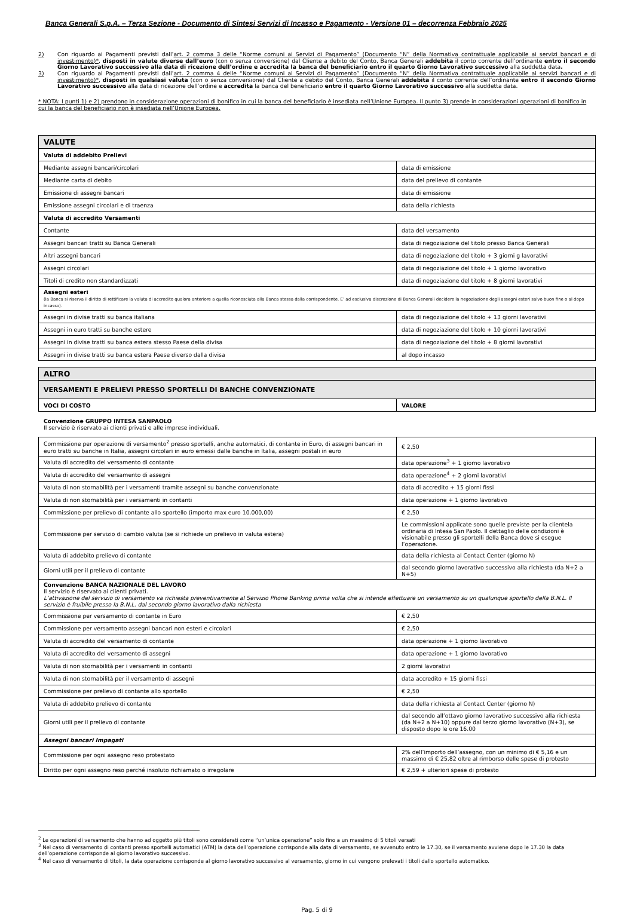Banca Generali S.p.A. – Terza Sezione - Documento di Sintesi Servizi di Incasso e Pagamento - Versione 01 – decorrenza Febbraio 2025
2) Con riguardo ai Pagamenti previsti dall’art. 2 comma 3 delle “Norme comuni ai Servizi di Pagamento” (Documento “N” della Normativa contrattuale applicabile ai servizi bancari e di investimento)*, disposti in valute diverse dall’euro (con o senza conversione) dal Cliente a debito del Conto, Banca Generali addebita il conto corrente dell’ordinante entro il secondo Giorno Lavorativo successivo alla data di ricezione dell’ordine e accredita la banca del beneficiario entro il quarto Giorno Lavorativo successivo alla suddetta data.
3) Con riguardo ai Pagamenti previsti dall’art. 2 comma 4 delle “Norme comuni ai Servizi di Pagamento” (Documento “N” della Normativa contrattuale applicabile ai servizi bancari e di investimento)*, disposti in qualsiasi valuta (con o senza conversione) dal Cliente a debito del Conto, Banca Generali addebita il conto corrente dell’ordinante entro il secondo Giorno Lavorativo successivo alla data di ricezione dell’ordine e accredita la banca del beneficiario entro il quarto Giorno Lavorativo successivo alla suddetta data.
* NOTA: I punti 1) e 2) prendono in considerazione operazioni di bonifico in cui la banca del beneficiario è insediata nell’Unione Europea. Il punto 3) prende in considerazioni operazioni di bonifico in cui la banca del beneficiario non è insediata nell’Unione Europea.
| VALUTE | |
| --- | --- |
| Valuta di addebito Prelievi | |
| Mediante assegni bancari/circolari | data di emissione |
| Mediante carta di debito | data del prelievo di contante |
| Emissione di assegni bancari | data di emissione |
| Emissione assegni circolari e di traenza | data della richiesta |
| Valuta di accredito Versamenti | |
| Contante | data del versamento |
| Assegni bancari tratti su Banca Generali | data di negoziazione del titolo presso Banca Generali |
| Altri assegni bancari | data di negoziazione del titolo + 3 giorni g lavorativi |
| Assegni circolari | data di negoziazione del titolo + 1 giorno lavorativo |
| Titoli di credito non standardizzati | data di negoziazione del titolo + 8 giorni lavorativi |
| Assegni esteri (la Banca si riserva il diritto di rettificare la valuta di accredito qualora anteriore a quella riconosciuta alla Banca stessa dalla corrispondente. E’ ad esclusiva discrezione di Banca Generali decidere la negoziazione degli assegni esteri salvo buon fine o al dopo incasso). | |
| Assegni in divise tratti su banca italiana | data di negoziazione del titolo + 13 giorni lavorativi |
| Assegni in euro tratti su banche estere | data di negoziazione del titolo + 10 giorni lavorativi |
| Assegni in divise tratti su banca estera stesso Paese della divisa | data di negoziazione del titolo + 8 giorni lavorativi |
| Assegni in divise tratti su banca estera Paese diverso dalla divisa | al dopo incasso |
| ALTRO | |
| --- | --- |
| VERSAMENTI E PRELIEVI PRESSO SPORTELLI DI BANCHE CONVENZIONATE | |
| VOCI DI COSTO | VALORE |
Convenzione GRUPPO INTESA SANPAOLO
Il servizio è riservato ai clienti privati e alle imprese individuali.
| Commissione per operazione di versamento<sup>2</sup> presso sportelli, anche automatici, di contante in Euro, di assegni bancari in euro tratti su banche in Italia, assegni circolari in euro emessi dalle banche in Italia, assegni postali in euro | € 2,50 |
| Valuta di accredito del versamento di contante | data operazione<sup>3</sup> + 1 giorno lavorativo |
| Valuta di accredito del versamento di assegni | data operazione<sup>4</sup> + 2 giorni lavorativi |
| Valuta di non stornabilità per i versamenti tramite assegni su banche convenzionate | data di accredito + 15 giorni fissi |
| Valuta di non stornabilità per i versamenti in contanti | data operazione + 1 giorno lavorativo |
| Commissione per prelievo di contante allo sportello (importo max euro 10.000,00) | € 2,50 |
| Commissione per servizio di cambio valuta (se si richiede un prelievo in valuta estera) | Le commissioni applicate sono quelle previste per la clientela ordinaria di Intesa San Paolo. Il dettaglio delle condizioni è visionabile presso gli sportelli della Banca dove si esegue l’operazione. |
| Valuta di addebito prelievo di contante | data della richiesta al Contact Center (giorno N) |
| Giorni utili per il prelievo di contante | dal secondo giorno lavorativo successivo alla richiesta (da N+2 a N+5) |
| Convenzione BANCA NAZIONALE DEL LAVORO Il servizio è riservato ai clienti privati. L’attivazione del servizio di versamento va richiesta preventivamente al Servizio Phone Banking prima volta che si intende effettuare un versamento su un qualunque sportello della B.N.L. Il servizio è fruibile presso la B.N.L. dal secondo giorno lavorativo dalla richiesta | |
| Commissione per versamento di contante in Euro | € 2,50 |
| Commissione per versamento assegni bancari non esteri e circolari | € 2,50 |
| Valuta di accredito del versamento di contante | data operazione + 1 giorno lavorativo |
| Valuta di accredito del versamento di assegni | data operazione + 1 giorno lavorativo |
| Valuta di non stornabilità per i versamenti in contanti | 2 giorni lavorativi |
| Valuta di non stornabilità per il versamento di assegni | data accredito + 15 giorni fissi |
| Commissione per prelievo di contante allo sportello | € 2,50 |
| Valuta di addebito prelievo di contante | data della richiesta al Contact Center (giorno N) |
| Giorni utili per il prelievo di contante | dal secondo all’ottavo giorno lavorativo successivo alla richiesta (da N+2 a N+10) oppure dal terzo giorno lavorativo (N+3), se disposto dopo le ore 16.00 |
| Assegni bancari Impagati | |
| Commissione per ogni assegno reso protestato | 2% dell’importo dell’assegno, con un minimo di € 5,16 e un massimo di € 25,82 oltre al rimborso delle spese di protesto |
| Diritto per ogni assegno reso perché insoluto richiamato o irregolare | € 2,59 + ulteriori spese di protesto |
<sup>2</sup> Le operazioni di versamento che hanno ad oggetto più titoli sono considerati come “un’unica operazione” solo fino a un massimo di 5 titoli versati
<sup>3</sup> Nel caso di versamento di contanti presso sportelli automatici (ATM) la data dell’operazione corrisponde alla data di versamento, se avvenuto entro le 17.30, se il versamento avviene dopo le 17.30 la data dell’operazione corrisponde al giorno lavorativo successivo.
<sup>4</sup> Nel caso di versamento di titoli, la data operazione corrisponde al giorno lavorativo successivo al versamento, giorno in cui vengono prelevati i titoli dallo sportello automatico.
Pag. 5 di 9